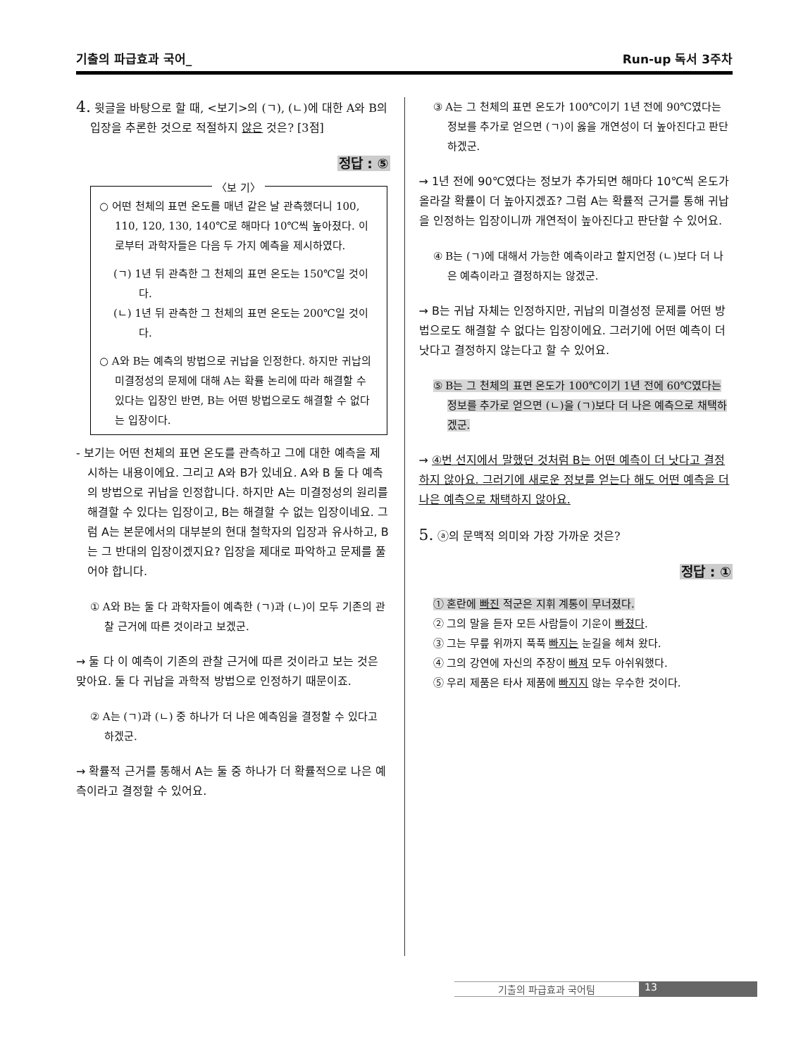기출의 파급효과 국어_ Run-up 독서 3주차
4. 윗글을 바탕으로 할 때, <보기>의 (ㄱ), (ㄴ)에 대한 A와 B의 입장을 추론한 것으로 적절하지 않은 것은? [3점]
정답 : ⑤
〈보 기〉
○ 어떤 천체의 표면 온도를 매년 같은 날 관측했더니 100, 110, 120, 130, 140℃로 해마다 10℃씩 높아졌다. 이로부터 과학자들은 다음 두 가지 예측을 제시하였다.
(ㄱ) 1년 뒤 관측한 그 천체의 표면 온도는 150℃일 것이다.
(ㄴ) 1년 뒤 관측한 그 천체의 표면 온도는 200℃일 것이다.
○ A와 B는 예측의 방법으로 귀납을 인정한다. 하지만 귀납의 미결정성의 문제에 대해 A는 확률 논리에 따라 해결할 수 있다는 입장인 반면, B는 어떤 방법으로도 해결할 수 없다는 입장이다.
- 보기는 어떤 천체의 표면 온도를 관측하고 그에 대한 예측을 제시하는 내용이에요. 그리고 A와 B가 있네요. A와 B 둘 다 예측의 방법으로 귀납을 인정합니다. 하지만 A는 미결정성의 원리를 해결할 수 있다는 입장이고, B는 해결할 수 없는 입장이네요. 그럼 A는 본문에서의 대부분의 현대 철학자의 입장과 유사하고, B는 그 반대의 입장이겠지요? 입장을 제대로 파악하고 문제를 풀어야 합니다.
① A와 B는 둘 다 과학자들이 예측한 (ㄱ)과 (ㄴ)이 모두 기존의 관찰 근거에 따른 것이라고 보겠군.
→ 둘 다 이 예측이 기존의 관찰 근거에 따른 것이라고 보는 것은 맞아요. 둘 다 귀납을 과학적 방법으로 인정하기 때문이죠.
② A는 (ㄱ)과 (ㄴ) 중 하나가 더 나은 예측임을 결정할 수 있다고 하겠군.
→ 확률적 근거를 통해서 A는 둘 중 하나가 더 확률적으로 나은 예측이라고 결정할 수 있어요.
③ A는 그 천체의 표면 온도가 100℃이기 1년 전에 90℃였다는 정보를 추가로 얻으면 (ㄱ)이 옳을 개연성이 더 높아진다고 판단하겠군.
→ 1년 전에 90℃였다는 정보가 추가되면 해마다 10℃씩 온도가 올라갈 확률이 더 높아지겠죠? 그럼 A는 확률적 근거를 통해 귀납을 인정하는 입장이니까 개연적이 높아진다고 판단할 수 있어요.
④ B는 (ㄱ)에 대해서 가능한 예측이라고 할지언정 (ㄴ)보다 더 나은 예측이라고 결정하지는 않겠군.
→ B는 귀납 자체는 인정하지만, 귀납의 미결성정 문제를 어떤 방법으로도 해결할 수 없다는 입장이에요. 그러기에 어떤 예측이 더 낫다고 결정하지 않는다고 할 수 있어요.
⑤ B는 그 천체의 표면 온도가 100℃이기 1년 전에 60℃였다는 정보를 추가로 얻으면 (ㄴ)을 (ㄱ)보다 더 나은 예측으로 채택하겠군.
→ ④번 선지에서 말했던 것처럼 B는 어떤 예측이 더 낫다고 결정하지 않아요. 그러기에 새로운 정보를 얻는다 해도 어떤 예측을 더 나은 예측으로 채택하지 않아요.
5. ⓐ의 문맥적 의미와 가장 가까운 것은?
정답 : ①
① 혼란에 빠진 적군은 지휘 계통이 무너졌다.
② 그의 말을 듣자 모든 사람들이 기운이 빠졌다.
③ 그는 무릎 위까지 푹푹 빠지는 눈길을 헤쳐 왔다.
④ 그의 강연에 자신의 주장이 빠져 모두 아쉬워했다.
⑤ 우리 제품은 타사 제품에 빠지지 않는 우수한 것이다.
기출의 파급효과 국어팀 13